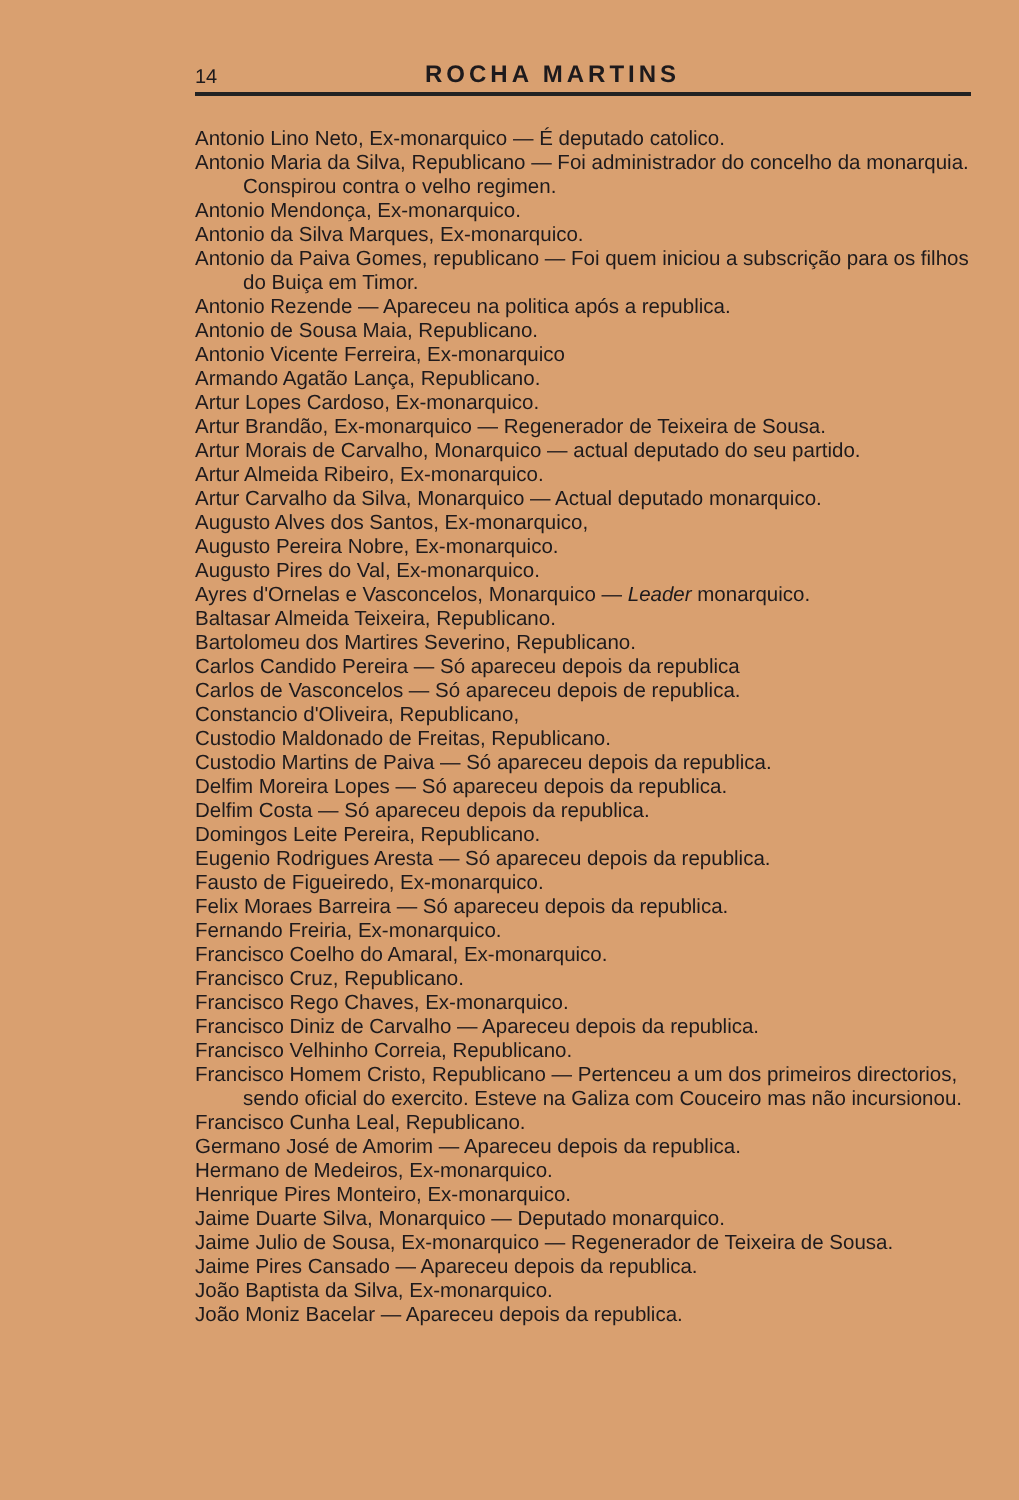14 ROCHA MARTINS
Antonio Lino Neto, Ex-monarquico — É deputado catolico.
Antonio Maria da Silva, Republicano — Foi administrador do concelho da monarquia. Conspirou contra o velho regimen.
Antonio Mendonça, Ex-monarquico.
Antonio da Silva Marques, Ex-monarquico.
Antonio da Paiva Gomes, republicano — Foi quem iniciou a subscrição para os filhos do Buiça em Timor.
Antonio Rezende — Apareceu na politica após a republica.
Antonio de Sousa Maia, Republicano.
Antonio Vicente Ferreira, Ex-monarquico
Armando Agatão Lança, Republicano.
Artur Lopes Cardoso, Ex-monarquico.
Artur Brandão, Ex-monarquico — Regenerador de Teixeira de Sousa.
Artur Morais de Carvalho, Monarquico — actual deputado do seu partido.
Artur Almeida Ribeiro, Ex-monarquico.
Artur Carvalho da Silva, Monarquico — Actual deputado monarquico.
Augusto Alves dos Santos, Ex-monarquico,
Augusto Pereira Nobre, Ex-monarquico.
Augusto Pires do Val, Ex-monarquico.
Ayres d'Ornelas e Vasconcelos, Monarquico — Leader monarquico.
Baltasar Almeida Teixeira, Republicano.
Bartolomeu dos Martires Severino, Republicano.
Carlos Candido Pereira — Só apareceu depois da republica
Carlos de Vasconcelos — Só apareceu depois de republica.
Constancio d'Oliveira, Republicano,
Custodio Maldonado de Freitas, Republicano.
Custodio Martins de Paiva — Só apareceu depois da republica.
Delfim Moreira Lopes — Só apareceu depois da republica.
Delfim Costa — Só apareceu depois da republica.
Domingos Leite Pereira, Republicano.
Eugenio Rodrigues Aresta — Só apareceu depois da republica.
Fausto de Figueiredo, Ex-monarquico.
Felix Moraes Barreira — Só apareceu depois da republica.
Fernando Freiria, Ex-monarquico.
Francisco Coelho do Amaral, Ex-monarquico.
Francisco Cruz, Republicano.
Francisco Rego Chaves, Ex-monarquico.
Francisco Diniz de Carvalho — Apareceu depois da republica.
Francisco Velhinho Correia, Republicano.
Francisco Homem Cristo, Republicano — Pertenceu a um dos primeiros directorios, sendo oficial do exercito. Esteve na Galiza com Couceiro mas não incursionou.
Francisco Cunha Leal, Republicano.
Germano José de Amorim — Apareceu depois da republica.
Hermano de Medeiros, Ex-monarquico.
Henrique Pires Monteiro, Ex-monarquico.
Jaime Duarte Silva, Monarquico — Deputado monarquico.
Jaime Julio de Sousa, Ex-monarquico — Regenerador de Teixeira de Sousa.
Jaime Pires Cansado — Apareceu depois da republica.
João Baptista da Silva, Ex-monarquico.
João Moniz Bacelar — Apareceu depois da republica.